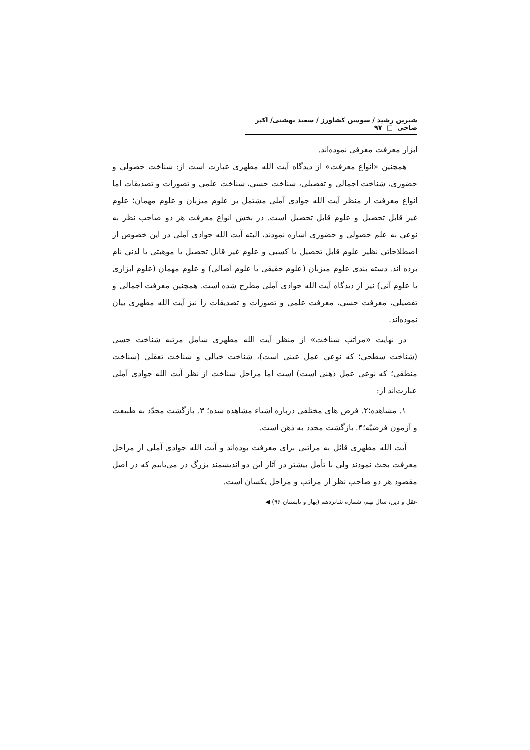شیرین رشید / سوسن کشاورز / سعید بهشتی/ اکبر صاحی □ ۹۷
ابزار معرفت معرفی نموده‌اند.
همچنین «انواع معرفت» از دیدگاه آیت الله مطهری عبارت است از: شناخت حصولی و حضوری، شناخت اجمالی و تفصیلی، شناخت حسی، شناخت علمی و تصورات و تصدیقات اما انواع معرفت از منظر آیت الله جوادی آملی مشتمل بر علوم میزبان و علوم مهمان؛ علوم غیر قابل تحصیل و علوم قابل تحصیل است. در بخش انواع معرفت هر دو صاحب نظر به نوعی به علم حصولی و حضوری اشاره نمودند، البته آیت الله جوادی آملی در این خصوص از اصطلاحاتی نظیر علوم قابل تحصیل یا کسبی و علوم غیر قابل تحصیل یا موهبتی یا لدنی نام برده اند. دسته بندی علوم میزبان (علوم حقیقی یا علوم اَصالی) و علوم مهمان (علوم ابزاری یا علوم آنی) نیز از دیدگاه آیت الله جوادی آملی مطرح شده است. همچنین معرفت اجمالی و تفصیلی، معرفت حسی، معرفت علمی و تصورات و تصدیقات را نیز آیت الله مطهری بیان نموده‌اند.
در نهایت «مراتب شناخت» از منظر آیت الله مطهری شامل مرتبه شناخت حسی (شناخت سطحی؛ که نوعی عمل عینی است)، شناخت خیالی و شناخت تعقلی (شناخت منطقی؛ که نوعی عمل ذهنی است) است اما مراحل شناخت از نظر آیت الله جوادی آملی عبارت‌اند از:
۱. مشاهده؛۲. فرض های مختلفی درباره اشیاء مشاهده شده؛ ۳. بازگشت مجدّد به طبیعت و آزمون فرضیّه؛۴. بازگشت مجدد به ذهن است.
آیت الله مطهری قائل به مراتبی برای معرفت بوده‌اند و آیت الله جوادی آملی از مراحل معرفت بحث نمودند ولی با تأمل بیشتر در آثار این دو اندیشمند بزرگ در می‌یابیم که در اصل مقصود هر دو صاحب نظر از مراتب و مراحل یکسان است.
عقل و دین، سال نهم، شماره شانزدهم (بهار و تابستان ۹۶) ◀